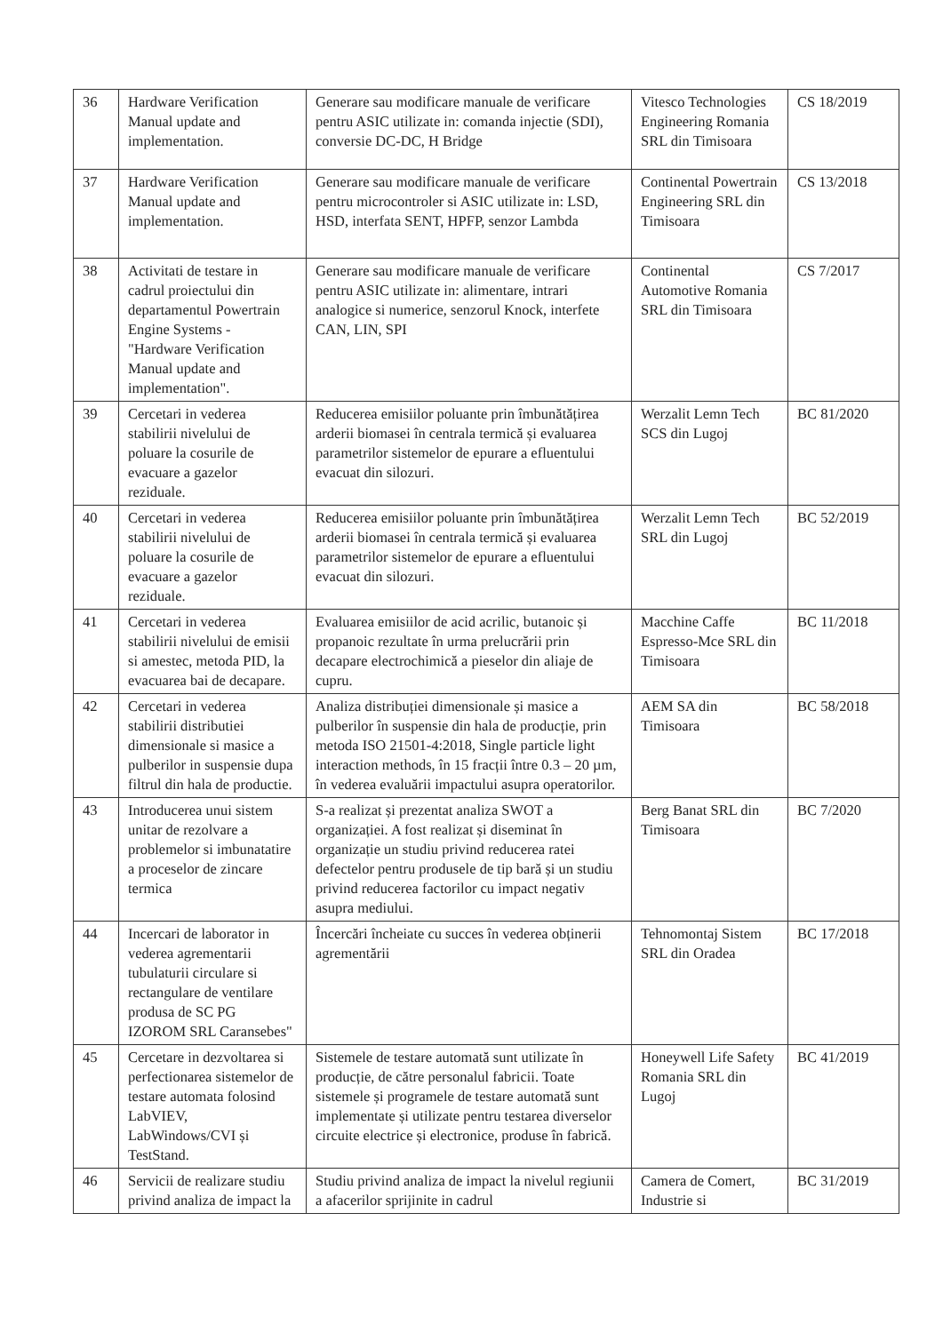| 36 | Hardware Verification Manual update and implementation. | Generare sau modificare manuale de verificare pentru ASIC utilizate in: comanda injectie (SDI), conversie DC-DC, H Bridge | Vitesco Technologies Engineering Romania SRL din Timisoara | CS 18/2019 |
| 37 | Hardware Verification Manual update and implementation. | Generare sau modificare manuale de verificare pentru microcontroler si ASIC utilizate in: LSD, HSD, interfata SENT, HPFP, senzor Lambda | Continental Powertrain Engineering SRL din Timisoara | CS 13/2018 |
| 38 | Activitati de testare in cadrul proiectului din departamentul Powertrain Engine Systems - "Hardware Verification Manual update and implementation". | Generare sau modificare manuale de verificare pentru ASIC utilizate in: alimentare, intrari analogice si numerice, senzorul Knock, interfete CAN, LIN, SPI | Continental Automotive Romania SRL din Timisoara | CS 7/2017 |
| 39 | Cercetari in vederea stabilirii nivelului de poluare la cosurile de evacuare a gazelor reziduale. | Reducerea emisiilor poluante prin îmbunătățirea arderii biomasei în centrala termică și evaluarea parametrilor sistemelor de epurare a efluentului evacuat din silozuri. | Werzalit Lemn Tech SCS din Lugoj | BC 81/2020 |
| 40 | Cercetari in vederea stabilirii nivelului de poluare la cosurile de evacuare a gazelor reziduale. | Reducerea emisiilor poluante prin îmbunătățirea arderii biomasei în centrala termică și evaluarea parametrilor sistemelor de epurare a efluentului evacuat din silozuri. | Werzalit Lemn Tech SRL din Lugoj | BC 52/2019 |
| 41 | Cercetari in vederea stabilirii nivelului de emisii si amestec, metoda PID, la evacuarea bai de decapare. | Evaluarea emisiilor de acid acrilic, butanoic și propanoic rezultate în urma prelucrării prin decapare electrochimică a pieselor din aliaje de cupru. | Macchine Caffe Espresso-Mce SRL din Timisoara | BC 11/2018 |
| 42 | Cercetari in vederea stabilirii distributiei dimensionale si masice a pulberilor in suspensie dupa filtrul din hala de productie. | Analiza distribuției dimensionale și masice a pulberilor în suspensie din hala de producție, prin metoda ISO 21501-4:2018, Single particle light interaction methods, în 15 fracții între 0.3 – 20 µm, în vederea evaluării impactului asupra operatorilor. | AEM SA din Timisoara | BC 58/2018 |
| 43 | Introducerea unui sistem unitar de rezolvare a problemelor si imbunatatire a proceselor de zincare termica | S-a realizat și prezentat analiza SWOT a organizației. A fost realizat și diseminat în organizație un studiu privind reducerea ratei defectelor pentru produsele de tip bară și un studiu privind reducerea factorilor cu impact negativ asupra mediului. | Berg Banat SRL din Timisoara | BC 7/2020 |
| 44 | Incercari de laborator in vederea agrementarii tubulaturii circulare si rectangulare de ventilare produsa de SC PG IZOROM SRL Caransebes" | Încercări încheiate cu succes în vederea obținerii agrementării | Tehnomontaj Sistem SRL din Oradea | BC 17/2018 |
| 45 | Cercetare in dezvoltarea si perfectionarea sistemelor de testare automata folosind LabVIEV, LabWindows/CVI și TestStand. | Sistemele de testare automată sunt utilizate în producție, de către personalul fabricii. Toate sistemele și programele de testare automată sunt implementate și utilizate pentru testarea diverselor circuite electrice și electronice, produse în fabrică. | Honeywell Life Safety Romania SRL din Lugoj | BC 41/2019 |
| 46 | Servicii de realizare studiu privind analiza de impact la | Studiu privind analiza de impact la nivelul regiunii a afacerilor sprijinite in cadrul | Camera de Comert, Industrie si | BC 31/2019 |